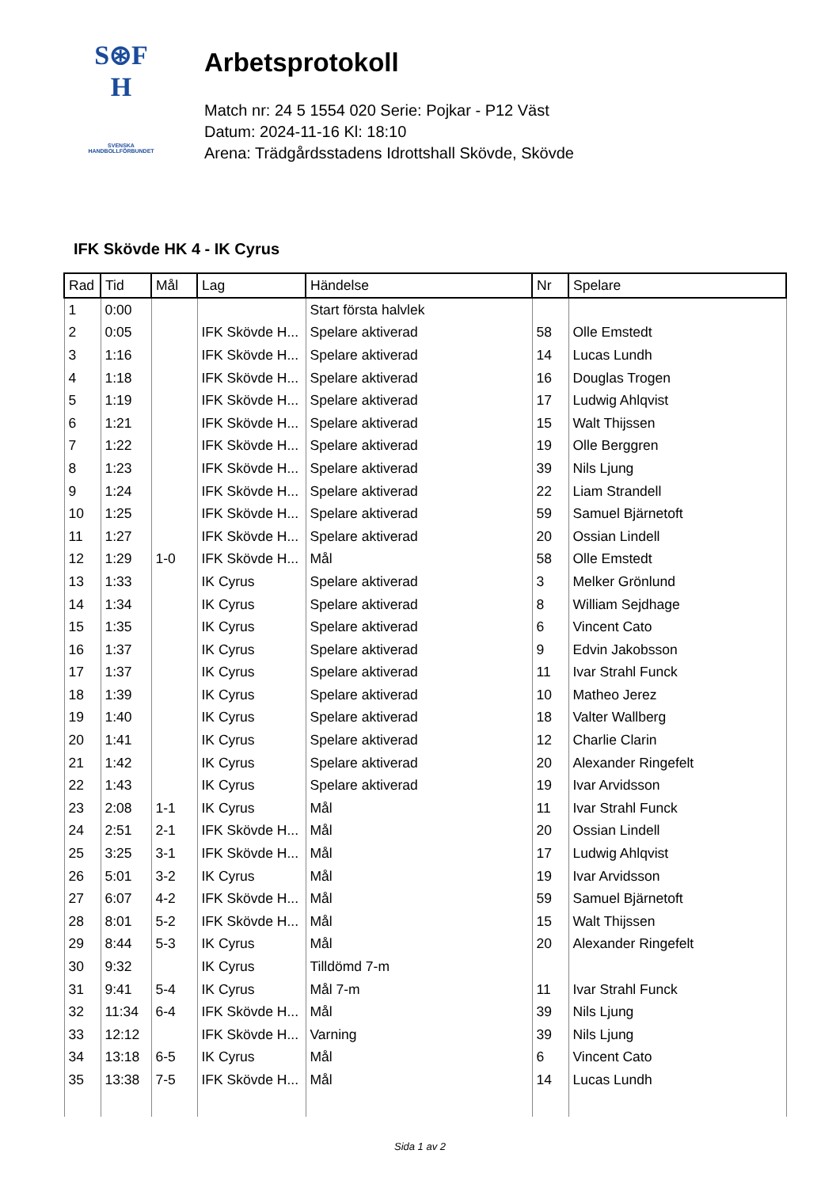S⊛F
H
SVENSKA
HANDBOLLFÖRBUNDET
Arbetsprotokoll
Match nr: 24 5 1554 020 Serie: Pojkar - P12 Väst
Datum: 2024-11-16 Kl: 18:10
Arena: Trädgårdsstadens Idrottshall Skövde, Skövde
IFK Skövde HK 4 - IK Cyrus
| Rad | Tid | Mål | Lag | Händelse | Nr | Spelare |
| --- | --- | --- | --- | --- | --- | --- |
| 1 | 0:00 | | | Start första halvlek | | |
| 2 | 0:05 | | IFK Skövde H... | Spelare aktiverad | 58 | Olle Emstedt |
| 3 | 1:16 | | IFK Skövde H... | Spelare aktiverad | 14 | Lucas Lundh |
| 4 | 1:18 | | IFK Skövde H... | Spelare aktiverad | 16 | Douglas Trogen |
| 5 | 1:19 | | IFK Skövde H... | Spelare aktiverad | 17 | Ludwig Ahlqvist |
| 6 | 1:21 | | IFK Skövde H... | Spelare aktiverad | 15 | Walt Thijssen |
| 7 | 1:22 | | IFK Skövde H... | Spelare aktiverad | 19 | Olle Berggren |
| 8 | 1:23 | | IFK Skövde H... | Spelare aktiverad | 39 | Nils Ljung |
| 9 | 1:24 | | IFK Skövde H... | Spelare aktiverad | 22 | Liam Strandell |
| 10 | 1:25 | | IFK Skövde H... | Spelare aktiverad | 59 | Samuel Bjärnetoft |
| 11 | 1:27 | | IFK Skövde H... | Spelare aktiverad | 20 | Ossian Lindell |
| 12 | 1:29 | 1-0 | IFK Skövde H... | Mål | 58 | Olle Emstedt |
| 13 | 1:33 | | IK Cyrus | Spelare aktiverad | 3 | Melker Grönlund |
| 14 | 1:34 | | IK Cyrus | Spelare aktiverad | 8 | William Sejdhage |
| 15 | 1:35 | | IK Cyrus | Spelare aktiverad | 6 | Vincent Cato |
| 16 | 1:37 | | IK Cyrus | Spelare aktiverad | 9 | Edvin Jakobsson |
| 17 | 1:37 | | IK Cyrus | Spelare aktiverad | 11 | Ivar Strahl Funck |
| 18 | 1:39 | | IK Cyrus | Spelare aktiverad | 10 | Matheo Jerez |
| 19 | 1:40 | | IK Cyrus | Spelare aktiverad | 18 | Valter Wallberg |
| 20 | 1:41 | | IK Cyrus | Spelare aktiverad | 12 | Charlie Clarin |
| 21 | 1:42 | | IK Cyrus | Spelare aktiverad | 20 | Alexander Ringefelt |
| 22 | 1:43 | | IK Cyrus | Spelare aktiverad | 19 | Ivar Arvidsson |
| 23 | 2:08 | 1-1 | IK Cyrus | Mål | 11 | Ivar Strahl Funck |
| 24 | 2:51 | 2-1 | IFK Skövde H... | Mål | 20 | Ossian Lindell |
| 25 | 3:25 | 3-1 | IFK Skövde H... | Mål | 17 | Ludwig Ahlqvist |
| 26 | 5:01 | 3-2 | IK Cyrus | Mål | 19 | Ivar Arvidsson |
| 27 | 6:07 | 4-2 | IFK Skövde H... | Mål | 59 | Samuel Bjärnetoft |
| 28 | 8:01 | 5-2 | IFK Skövde H... | Mål | 15 | Walt Thijssen |
| 29 | 8:44 | 5-3 | IK Cyrus | Mål | 20 | Alexander Ringefelt |
| 30 | 9:32 | | IK Cyrus | Tilldömd 7-m | | |
| 31 | 9:41 | 5-4 | IK Cyrus | Mål 7-m | 11 | Ivar Strahl Funck |
| 32 | 11:34 | 6-4 | IFK Skövde H... | Mål | 39 | Nils Ljung |
| 33 | 12:12 | | IFK Skövde H... | Varning | 39 | Nils Ljung |
| 34 | 13:18 | 6-5 | IK Cyrus | Mål | 6 | Vincent Cato |
| 35 | 13:38 | 7-5 | IFK Skövde H... | Mål | 14 | Lucas Lundh |
Sida 1 av 2